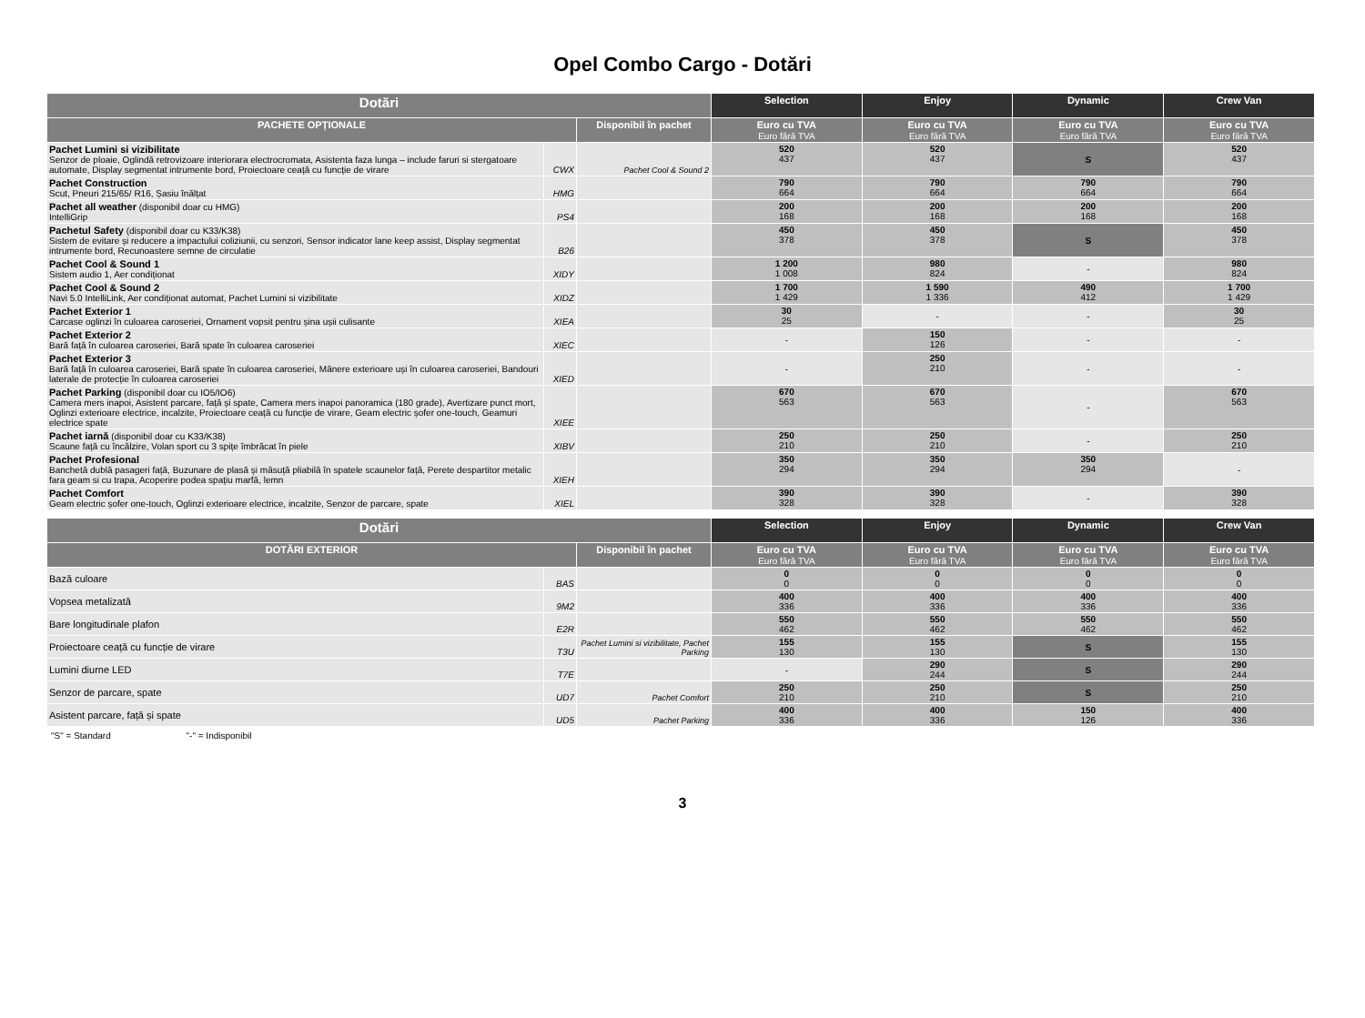Opel Combo Cargo - Dotări
| Dotări | | | Selection | Enjoy | Dynamic | Crew Van |
| --- | --- | --- | --- | --- | --- | --- |
| PACHETE OPȚIONALE | | Disponibil în pachet | Euro cu TVA Euro fără TVA | Euro cu TVA Euro fără TVA | Euro cu TVA Euro fără TVA | Euro cu TVA Euro fără TVA |
| Pachet Lumini si vizibilitate Senzor de ploaie, Oglindă retrovizoare interiorara electrocromata, Asistenta faza lunga – include faruri si stergatoare automate, Display segmentat intrumente bord, Proiectoare ceață cu funcție de virare | CWX | Pachet Cool & Sound 2 | 520 437 | 520 437 | S | 520 437 |
| Pachet Construction Scut, Pneuri 215/65/ R16, Șasiu înălțat | HMG | | 790 664 | 790 664 | 790 664 | 790 664 |
| Pachet all weather (disponibil doar cu HMG) IntelliGrip | PS4 | | 200 168 | 200 168 | 200 168 | 200 168 |
| Pachetul Safety (disponibil doar cu K33/K38) Sistem de evitare și reducere a impactului coliziunii, cu senzori, Sensor indicator lane keep assist, Display segmentat intrumente bord, Recunoastere semne de circulatie | B26 | | 450 378 | 450 378 | S | 450 378 |
| Pachet Cool & Sound 1 Sistem audio 1, Aer condiționat | XIDY | | 1 200 1 008 | 980 824 | - | 980 824 |
| Pachet Cool & Sound 2 Navi 5.0 IntelliLink, Aer condiționat automat, Pachet Lumini si vizibilitate | XIDZ | | 1 700 1 429 | 1 590 1 336 | 490 412 | 1 700 1 429 |
| Pachet Exterior 1 Carcase oglinzi în culoarea caroseriei, Ornament vopsit pentru șina ușii culisante | XIEA | | 30 25 | - | - | 30 25 |
| Pachet Exterior 2 Bară față în culoarea caroseriei, Bară spate în culoarea caroseriei | XIEC | | - | 150 126 | - | - |
| Pachet Exterior 3 Bară față în culoarea caroseriei, Bară spate în culoarea caroseriei, Mânere exterioare uși în culoarea caroseriei, Bandouri laterale de protecție în culoarea caroseriei | XIED | | - | 250 210 | - | - |
| Pachet Parking (disponibil doar cu IO5/IO6) Camera mers inapoi, Asistent parcare, față și spate, Camera mers inapoi panoramica (180 grade), Avertizare punct mort, Oglinzi exterioare electrice, incalzite, Proiectoare ceață cu funcție de virare, Geam electric șofer one-touch, Geamuri electrice spate | XIEE | | 670 563 | 670 563 | - | 670 563 |
| Pachet iarnă (disponibil doar cu K33/K38) Scaune față cu încălzire, Volan sport cu 3 spițe îmbrăcat în piele | XIBV | | 250 210 | 250 210 | - | 250 210 |
| Pachet Profesional Banchetă dublă pasageri față, Buzunare de plasă și măsuță pliabilă în spatele scaunelor față, Perete despartitor metalic fara geam si cu trapa, Acoperire podea spațiu marfă, lemn | XIEH | | 350 294 | 350 294 | 350 294 | - |
| Pachet Comfort Geam electric șofer one-touch, Oglinzi exterioare electrice, incalzite, Senzor de parcare, spate | XIEL | | 390 328 | 390 328 | - | 390 328 |
| Dotări | | | Selection | Enjoy | Dynamic | Crew Van |
| --- | --- | --- | --- | --- | --- | --- |
| DOTĂRI EXTERIOR | | Disponibil în pachet | Euro cu TVA Euro fără TVA | Euro cu TVA Euro fără TVA | Euro cu TVA Euro fără TVA | Euro cu TVA Euro fără TVA |
| Bază culoare | BAS | | 0 0 | 0 0 | 0 0 | 0 0 |
| Vopsea metalizată | 9M2 | | 400 336 | 400 336 | 400 336 | 400 336 |
| Bare longitudinale plafon | E2R | | 550 462 | 550 462 | 550 462 | 550 462 |
| Proiectoare ceață cu funcție de virare | T3U | Pachet Lumini si vizibilitate, Pachet Parking | 155 130 | 155 130 | S | 155 130 |
| Lumini diurne LED | T7E | | - | 290 244 | S | 290 244 |
| Senzor de parcare, spate | UD7 | Pachet Comfort | 250 210 | 250 210 | S | 250 210 |
| Asistent parcare, față și spate | UD5 | Pachet Parking | 400 336 | 400 336 | 150 126 | 400 336 |
"S" = Standard "-" = Indisponibil
3